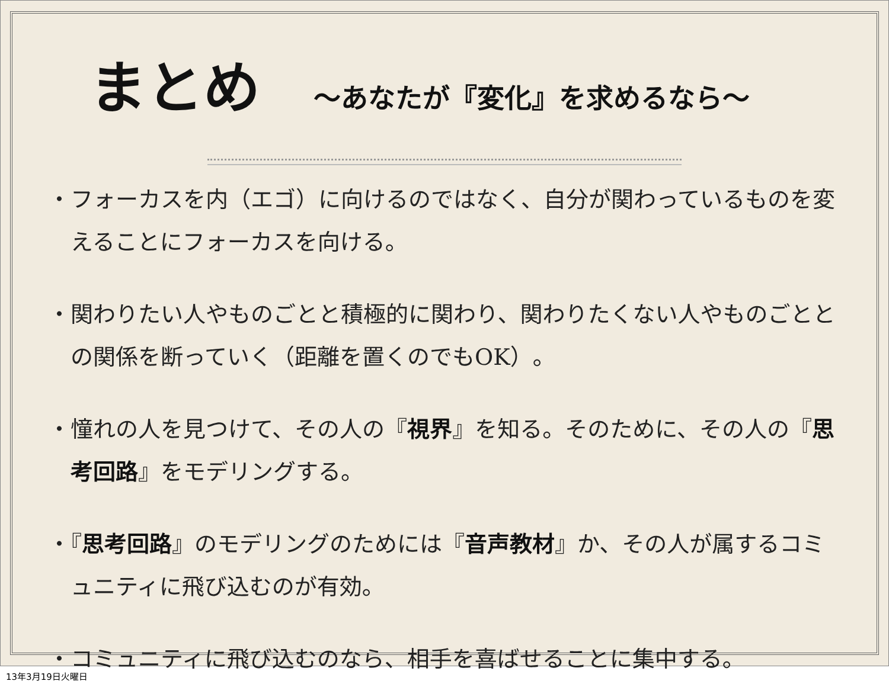まとめ ～あなたが『変化』を求めるなら～
・フォーカスを内（エゴ）に向けるのではなく、自分が関わっているものを変えることにフォーカスを向ける。
・関わりたい人やものごとと積極的に関わり、関わりたくない人やものごととの関係を断っていく（距離を置くのでもOK）。
・憧れの人を見つけて、その人の『視界』を知る。そのために、その人の『思考回路』をモデリングする。
・『思考回路』のモデリングのためには『音声教材』か、その人が属するコミュニティに飛び込むのが有効。
・コミュニティに飛び込むのなら、相手を喜ばせることに集中する。
13年3月19日火曜日